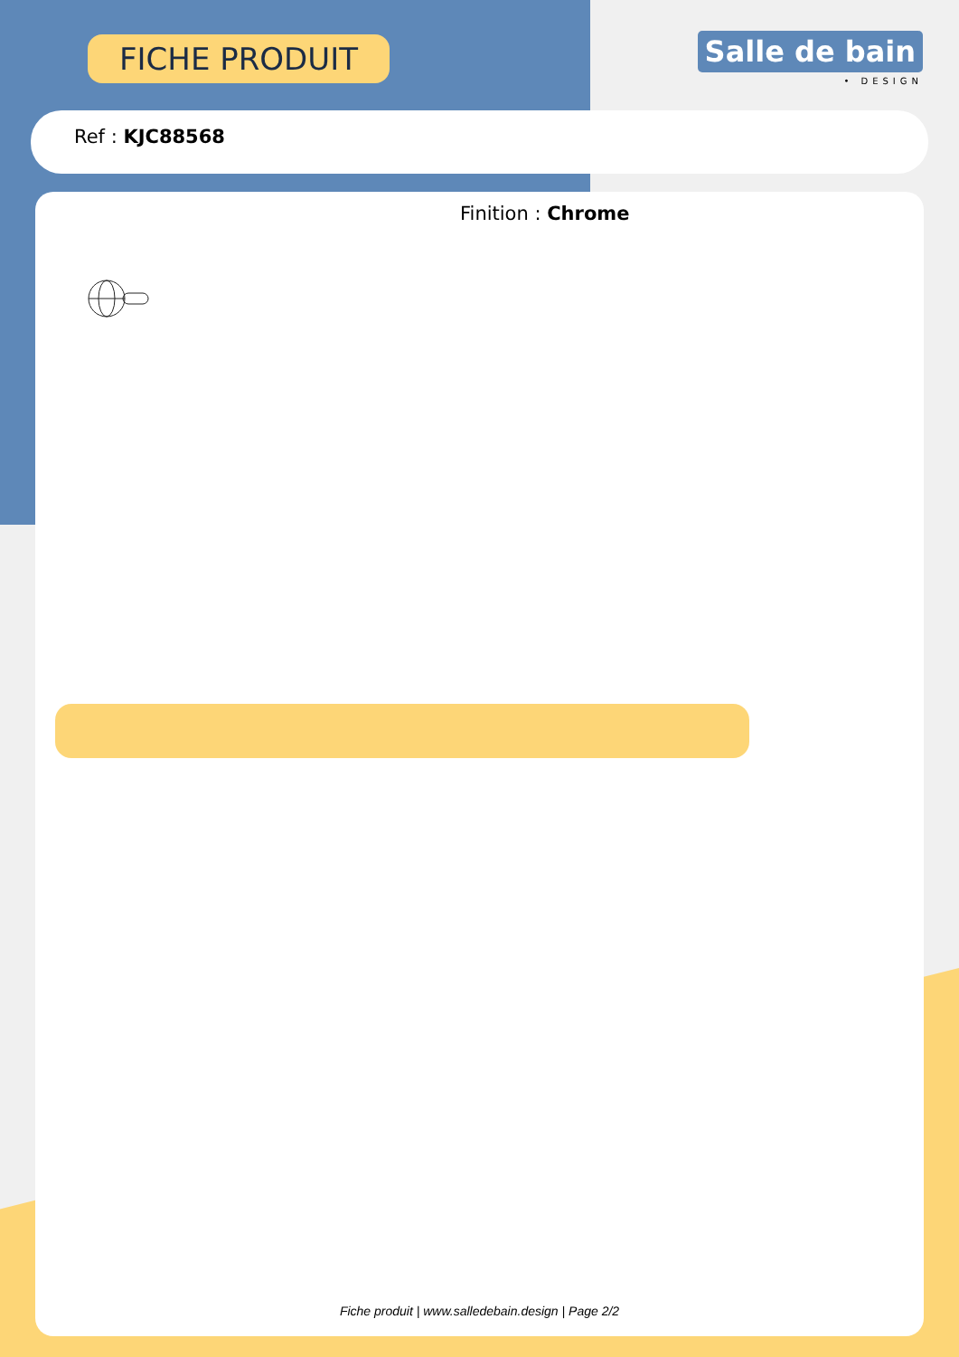FICHE PRODUIT
Salle de bain
• DESIGN
Ref : KJC88568
Finition : Chrome
Fiche produit | www.salledebain.design | Page 2/2